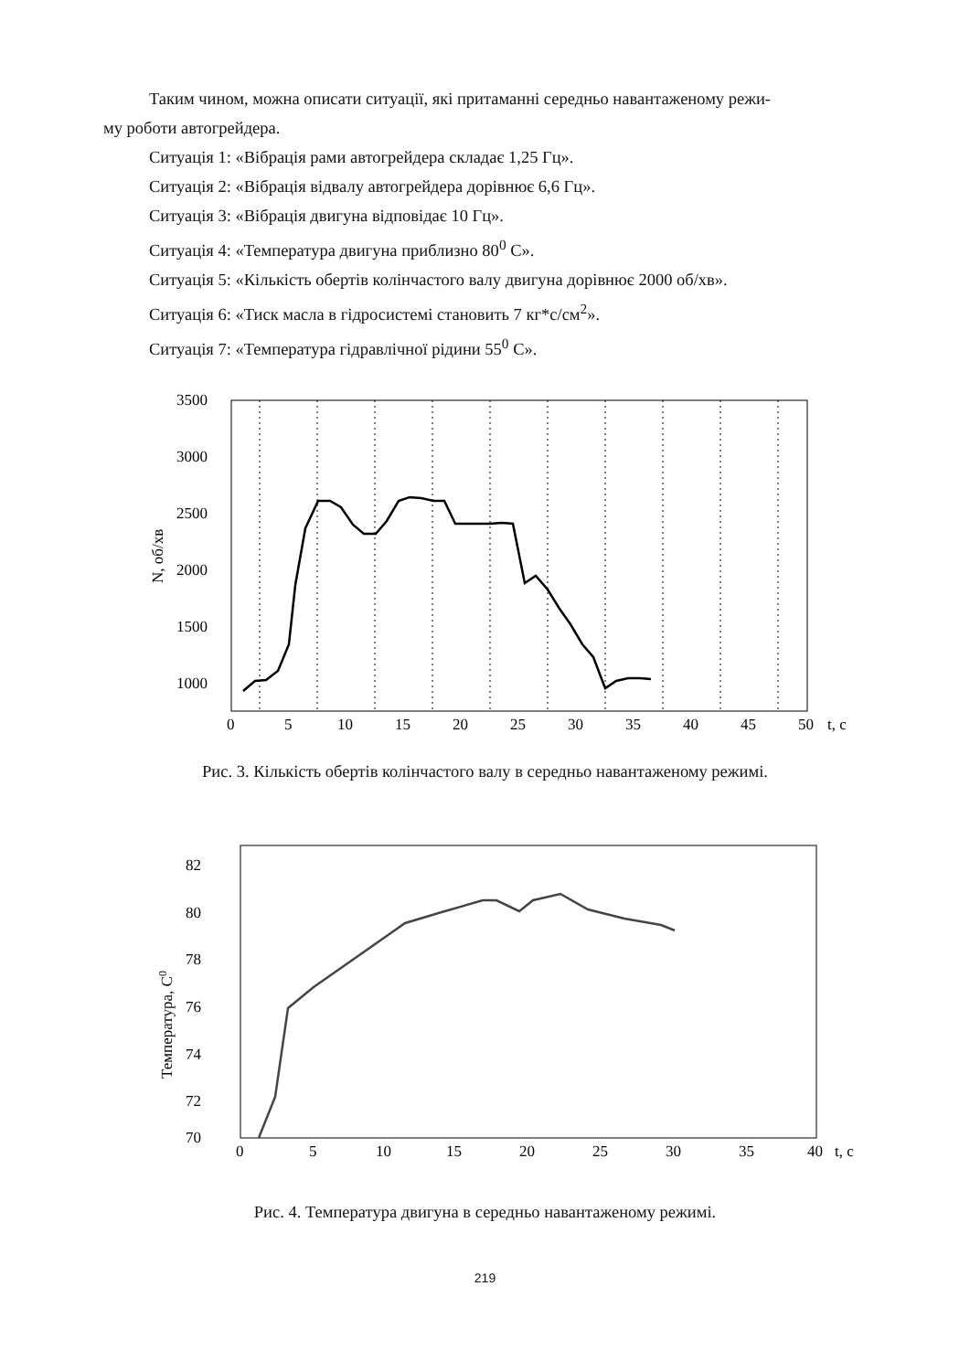Таким чином, можна описати ситуації, які притаманні середньо навантаженому режи-
му роботи автогрейдера.
Ситуація 1: «Вібрація рами автогрейдера складає 1,25 Гц».
Ситуація 2: «Вібрація відвалу автогрейдера дорівнює 6,6 Гц».
Ситуація 3: «Вібрація двигуна відповідає 10 Гц».
Ситуація 4: «Температура двигуна приблизно 80<sup>0</sup> С».
Ситуація 5: «Кількість обертів колінчастого валу двигуна дорівнює 2000 об/хв».
Ситуація 6: «Тиск масла в гідросистемі становить 7 кг*с/см<sup>2</sup>».
Ситуація 7: «Температура гідравлічної рідини 55<sup>0</sup> С».
3500
3000
2500
2000
1500
1000
0
5
10
15
20
25
30
35
40
45
50
t, c
N, об/хв
Рис. 3. Кількість обертів колінчастого валу в середньо навантаженому режимі.
82
80
78
76
74
72
70
0
5
10
15
20
25
30
35
40
t, c
Температура, С0
Рис. 4. Температура двигуна в середньо навантаженому режимі.
219